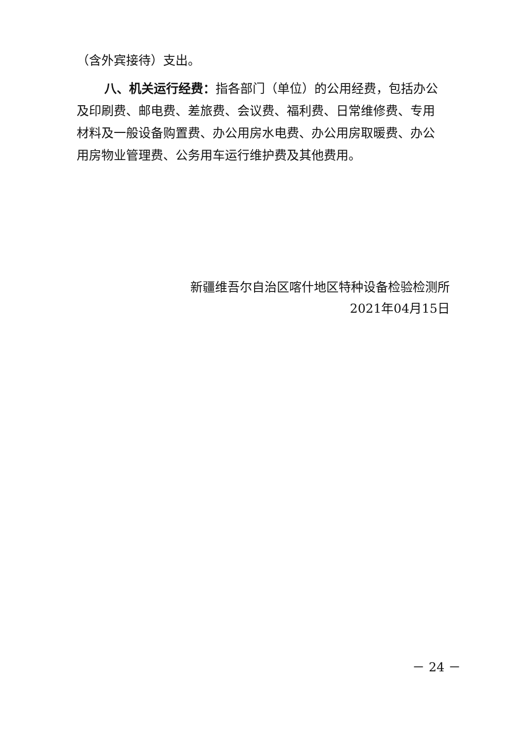（含外宾接待）支出。
八、机关运行经费：指各部门（单位）的公用经费，包括办公及印刷费、邮电费、差旅费、会议费、福利费、日常维修费、专用材料及一般设备购置费、办公用房水电费、办公用房取暖费、办公用房物业管理费、公务用车运行维护费及其他费用。
新疆维吾尔自治区喀什地区特种设备检验检测所
2021年04月15日
－ 24 －